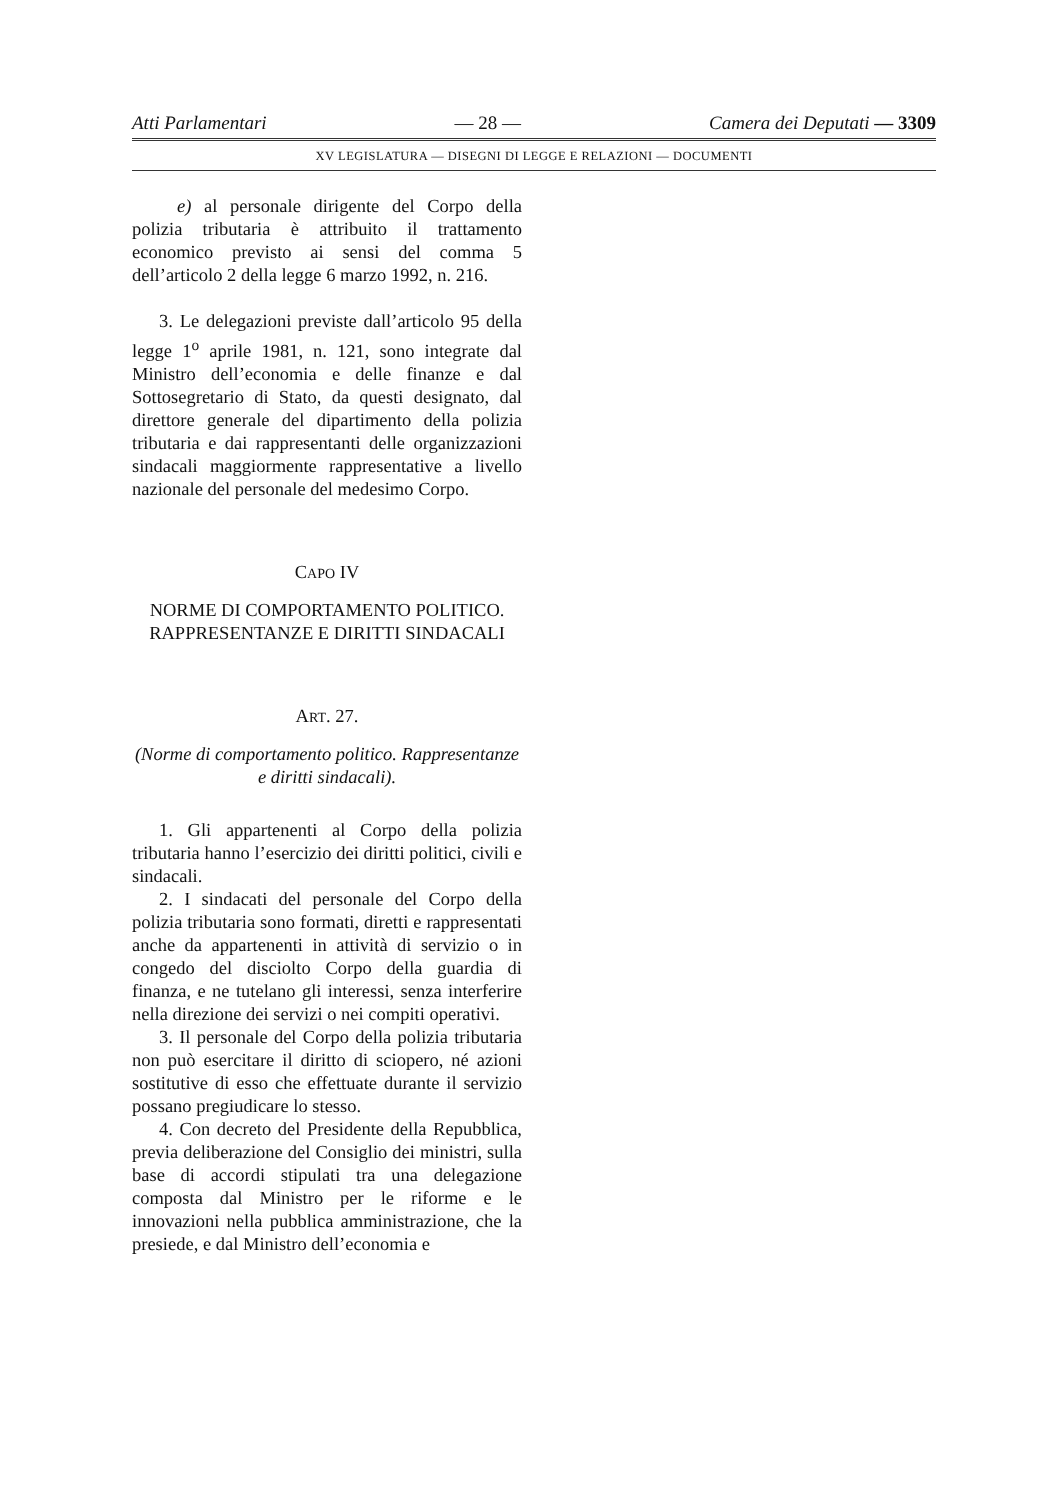Atti Parlamentari — 28 — Camera dei Deputati — 3309
XV LEGISLATURA — DISEGNI DI LEGGE E RELAZIONI — DOCUMENTI
e) al personale dirigente del Corpo della polizia tributaria è attribuito il trattamento economico previsto ai sensi del comma 5 dell’articolo 2 della legge 6 marzo 1992, n. 216.
3. Le delegazioni previste dall’articolo 95 della legge 1<sup>o</sup> aprile 1981, n. 121, sono integrate dal Ministro dell’economia e delle finanze e dal Sottosegretario di Stato, da questi designato, dal direttore generale del dipartimento della polizia tributaria e dai rappresentanti delle organizzazioni sindacali maggiormente rappresentative a livello nazionale del personale del medesimo Corpo.
CAPO IV
NORME DI COMPORTAMENTO POLITICO. RAPPRESENTANZE E DIRITTI SINDACALI
ART. 27.
(Norme di comportamento politico. Rappresentanze e diritti sindacali).
1. Gli appartenenti al Corpo della polizia tributaria hanno l’esercizio dei diritti politici, civili e sindacali.
2. I sindacati del personale del Corpo della polizia tributaria sono formati, diretti e rappresentati anche da appartenenti in attività di servizio o in congedo del disciolto Corpo della guardia di finanza, e ne tutelano gli interessi, senza interferire nella direzione dei servizi o nei compiti operativi.
3. Il personale del Corpo della polizia tributaria non può esercitare il diritto di sciopero, né azioni sostitutive di esso che effettuate durante il servizio possano pregiudicare lo stesso.
4. Con decreto del Presidente della Repubblica, previa deliberazione del Consiglio dei ministri, sulla base di accordi stipulati tra una delegazione composta dal Ministro per le riforme e le innovazioni nella pubblica amministrazione, che la presiede, e dal Ministro dell’economia e